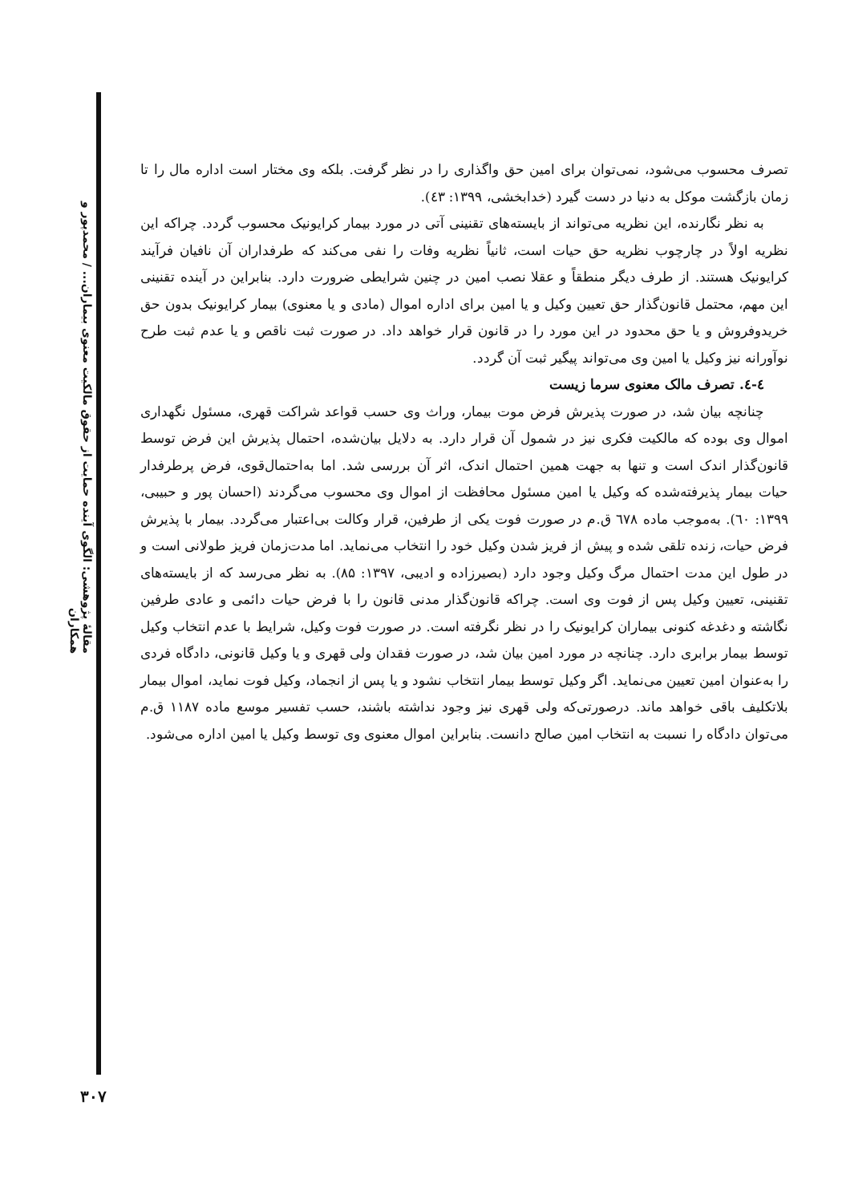مقالهٔ پژوهشی: الگوی آینده حمایت از حقوق مالکیت معنوی بیماران... / محمدپور و همکاران
تصرف محسوب می‌شود، نمی‌توان برای امین حق واگذاری را در نظر گرفت. بلکه وی مختار است اداره مال را تا زمان بازگشت موکل به دنیا در دست گیرد (خدابخشی، ۱۳۹۹: ٤٣).
به نظر نگارنده، این نظریه می‌تواند از بایسته‌های تقنینی آتی در مورد بیمار کرایونیک محسوب گردد. چراکه این نظریه اولاً در چارچوب نظریه حق حیات است، ثانیاً نظریه وفات را نفی می‌کند که طرفداران آن نافیان فرآیند کرایونیک هستند. از طرف دیگر منطقاً و عقلا نصب امین در چنین شرایطی ضرورت دارد. بنابراین در آینده تقنینی این مهم، محتمل قانون‌گذار حق تعیین وکیل و یا امین برای اداره اموال (مادی و یا معنوی) بیمار کرایونیک بدون حق خریدوفروش و یا حق محدود در این مورد را در قانون قرار خواهد داد. در صورت ثبت ناقص و یا عدم ثبت طرح نوآورانه نیز وکیل یا امین وی می‌تواند پیگیر ثبت آن گردد.
٤-٤. تصرف مالک معنوی سرما زیست
چنانچه بیان شد، در صورت پذیرش فرض موت بیمار، وراث وی حسب قواعد شراکت قهری، مسئول نگهداری اموال وی بوده که مالکیت فکری نیز در شمول آن قرار دارد. به دلایل بیان‌شده، احتمال پذیرش این فرض توسط قانون‌گذار اندک است و تنها به جهت همین احتمال اندک، اثر آن بررسی شد. اما به‌احتمال‌قوی، فرض پرطرفدار حیات بیمار پذیرفته‌شده که وکیل یا امین مسئول محافظت از اموال وی محسوب می‌گردند (احسان پور و حبیبی، ۱۳۹۹: ٦۰). به‌موجب ماده ٦۷۸ ق.م در صورت فوت یکی از طرفین، قرار وکالت بی‌اعتبار می‌گردد. بیمار با پذیرش فرض حیات، زنده تلقی شده و پیش از فریز شدن وکیل خود را انتخاب می‌نماید. اما مدت‌زمان فریز طولانی است و در طول این مدت احتمال مرگ وکیل وجود دارد (بصیرزاده و ادیبی، ۱۳۹۷: ۸۵). به نظر می‌رسد که از بایسته‌های تقنینی، تعیین وکیل پس از فوت وی است. چراکه قانون‌گذار مدنی قانون را با فرض حیات دائمی و عادی طرفین نگاشته و دغدغه کنونی بیماران کرایونیک را در نظر نگرفته است. در صورت فوت وکیل، شرایط با عدم انتخاب وکیل توسط بیمار برابری دارد. چنانچه در مورد امین بیان شد، در صورت فقدان ولی قهری و یا وکیل قانونی، دادگاه فردی را به‌عنوان امین تعیین می‌نماید. اگر وکیل توسط بیمار انتخاب نشود و یا پس از انجماد، وکیل فوت نماید، اموال بیمار بلاتکلیف باقی خواهد ماند. درصورتی‌که ولی قهری نیز وجود نداشته باشند، حسب تفسیر موسع ماده ۱۱۸۷ ق.م می‌توان دادگاه را نسبت به انتخاب امین صالح دانست. بنابراین اموال معنوی وی توسط وکیل یا امین اداره می‌شود.
۳۰۷